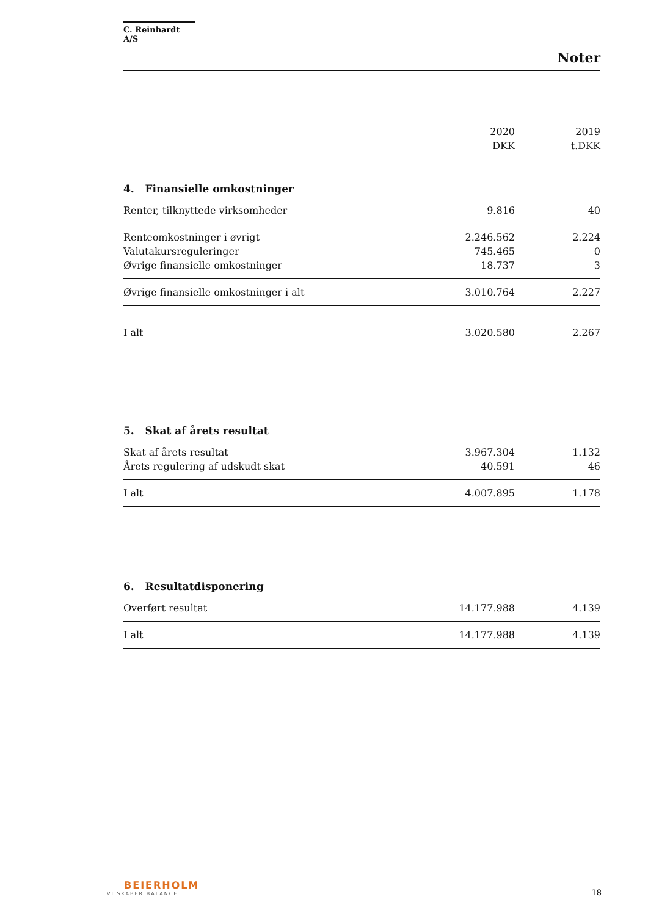C. Reinhardt A/S
Noter
| | 2020 | 2019 |
| | DKK | t.DKK |
4. Finansielle omkostninger
| Renter, tilknyttede virksomheder | 9.816 | 40 |
| Renteomkostninger i øvrigt | 2.246.562 | 2.224 |
| Valutakursreguleringer | 745.465 | 0 |
| Øvrige finansielle omkostninger | 18.737 | 3 |
| Øvrige finansielle omkostninger i alt | 3.010.764 | 2.227 |
| I alt | 3.020.580 | 2.267 |
5. Skat af årets resultat
| Skat af årets resultat | 3.967.304 | 1.132 |
| Årets regulering af udskudt skat | 40.591 | 46 |
| I alt | 4.007.895 | 1.178 |
6. Resultatdisponering
| Overført resultat | 14.177.988 | 4.139 |
| I alt | 14.177.988 | 4.139 |
BEIERHOLM
VI SKABER BALANCE
18